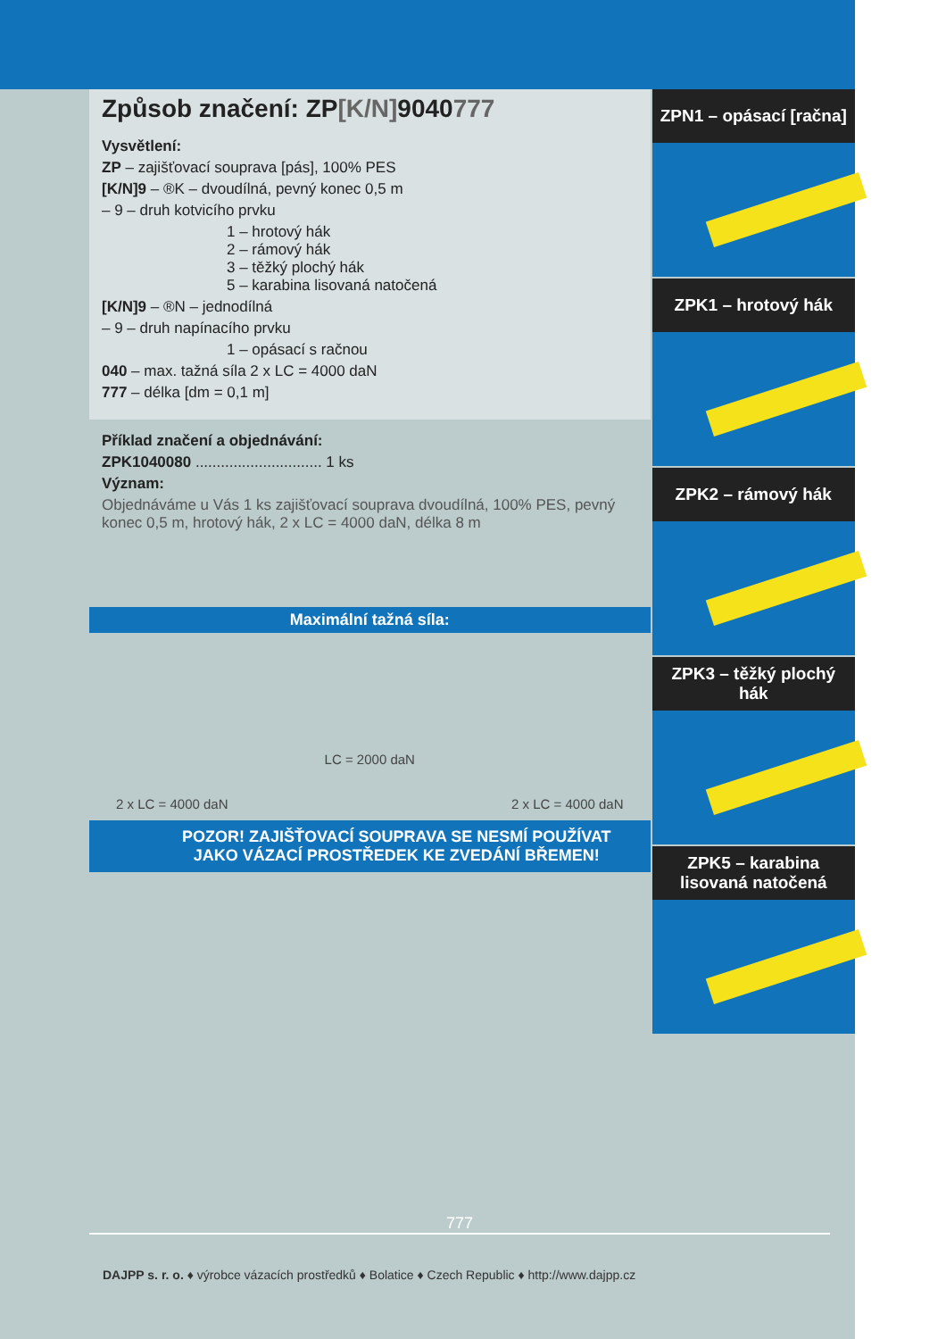Způsob značení: ZP[K/N] 9040777
Vysvětlení:
ZP – zajišťovací souprava [pás], 100% PES
[K/N]9 – ®K – dvoudílná, pevný konec 0,5 m
– 9 – druh kotvicího prvku
1 – hrotový hák
2 – rámový hák
3 – těžký plochý hák
5 – karabina lisovaná natočená
[K/N]9 – ®N – jednodílná
– 9 – druh napínacího prvku
1 – opásací s račnou
040 – max. tažná síla 2 x LC = 4000 daN
777 – délka [dm = 0,1 m]
Příklad značení a objednávání:
ZPK1040080 .............................. 1 ks
Význam:
Objednáváme u Vás 1 ks zajišťovací souprava dvoudílná, 100% PES, pevný konec 0,5 m, hrotový hák, 2 x LC = 4000 daN, délka 8 m
Maximální tažná síla:
2 x LC = 4000 daN LC = 2000 daN 2 x LC = 4000 daN
POZOR! ZAJIŠŤOVACÍ SOUPRAVA SE NESMÍ POUŽÍVAT
JAKO VÁZACÍ PROSTŘEDEK KE ZVEDÁNÍ BŘEMEN!
ZPN1 – opásací [račna]
ZPK1 – hrotový hák
ZPK2 – rámový hák
ZPK3 – těžký plochý hák
ZPK5 – karabina lisovaná natočená
777
DAJPP s. r. o. ♦ výrobce vázacích prostředků ♦ Bolatice ♦ Czech Republic ♦ http://www.dajpp.cz